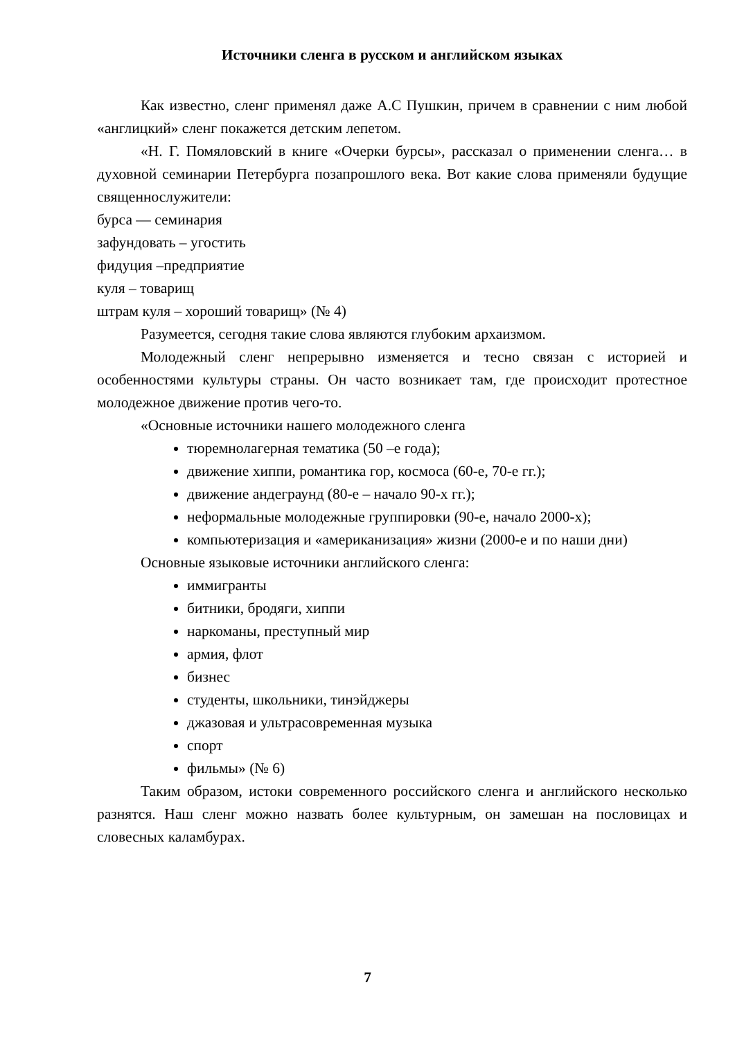Источники сленга в русском и английском языках
Как известно, сленг применял даже А.С Пушкин, причем в сравнении с ним любой «англицкий» сленг покажется детским лепетом.
«Н. Г. Помяловский в книге «Очерки бурсы», рассказал о применении сленга… в духовной семинарии Петербурга позапрошлого века. Вот какие слова применяли будущие священнослужители:
бурса — семинария
зафундовать – угостить
фидуция –предприятие
куля – товарищ
штрам куля – хороший товарищ» (№ 4)
Разумеется, сегодня такие слова являются глубоким архаизмом.
Молодежный сленг непрерывно изменяется и тесно связан с историей и особенностями культуры страны. Он часто возникает там, где происходит протестное молодежное движение против чего-то.
«Основные источники нашего молодежного сленга
тюремнолагерная тематика (50 –е года);
движение хиппи, романтика гор, космоса (60-е, 70-е гг.);
движение андеграунд (80-е – начало 90-х гг.);
неформальные молодежные группировки (90-е, начало 2000-х);
компьютеризация и «американизация» жизни (2000-е и по наши дни)
Основные языковые источники английского сленга:
иммигранты
битники, бродяги, хиппи
наркоманы, преступный мир
армия, флот
бизнес
студенты, школьники, тинэйджеры
джазовая и ультрасовременная музыка
спорт
фильмы» (№ 6)
Таким образом, истоки современного российского сленга и английского несколько разнятся. Наш сленг можно назвать более культурным, он замешан на пословицах и словесных каламбурах.
7